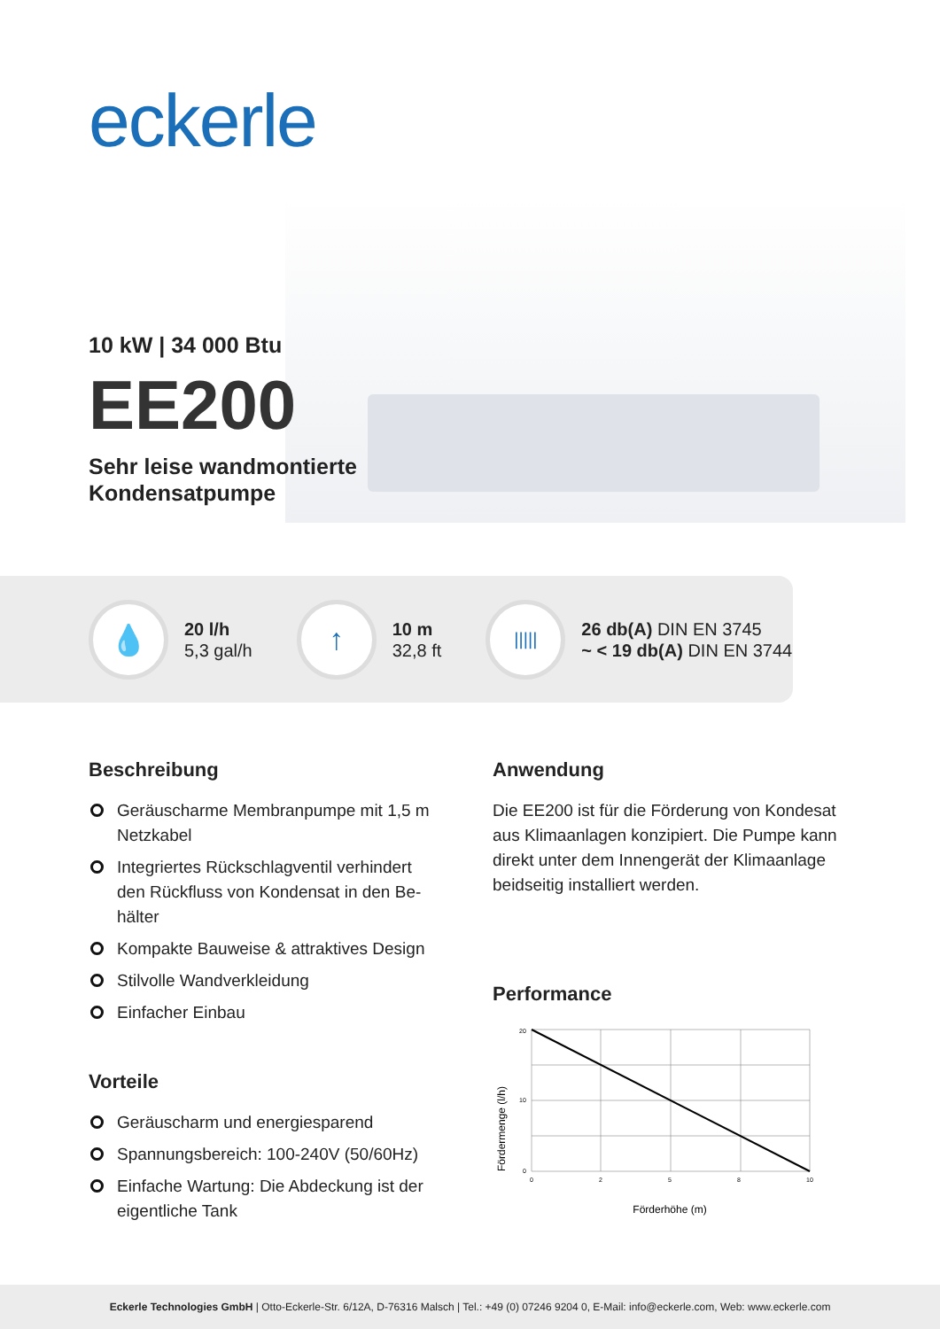eckerle
10 kW | 34 000 Btu
EE200
Sehr leise wandmontierte
Kondensatpumpe
💧
20 l/h
5,3 gal/h
↑
10 m
32,8 ft
|||||
26 db(A) DIN EN 3745
~ < 19 db(A) DIN EN 3744
Beschreibung
Geräuscharme Membranpumpe mit 1,5 m Netzkabel
Integriertes Rückschlagventil verhindert den Rückfluss von Kondensat in den Be­hälter
Kompakte Bauweise & attraktives Design
Stilvolle Wandverkleidung
Einfacher Einbau
Vorteile
Geräuscharm und energiesparend
Spannungsbereich: 100-240V (50/60Hz)
Einfache Wartung: Die Abdeckung ist der eigentliche Tank
Anwendung
Die EE200 ist für die Förderung von Kondesat aus Klimaanlagen konzipiert. Die Pumpe kann direkt unter dem Innengerät der Klimaanlage beidseitig installiert werden.
Performance
Fördermenge (l/h)
20
10
0
0
2
5
8
10
Förderhöhe (m)
Eckerle Technologies GmbH | Otto-Eckerle-Str. 6/12A, D-76316 Malsch | Tel.: +49 (0) 07246 9204 0, E-Mail: info@eckerle.com, Web: www.eckerle.com